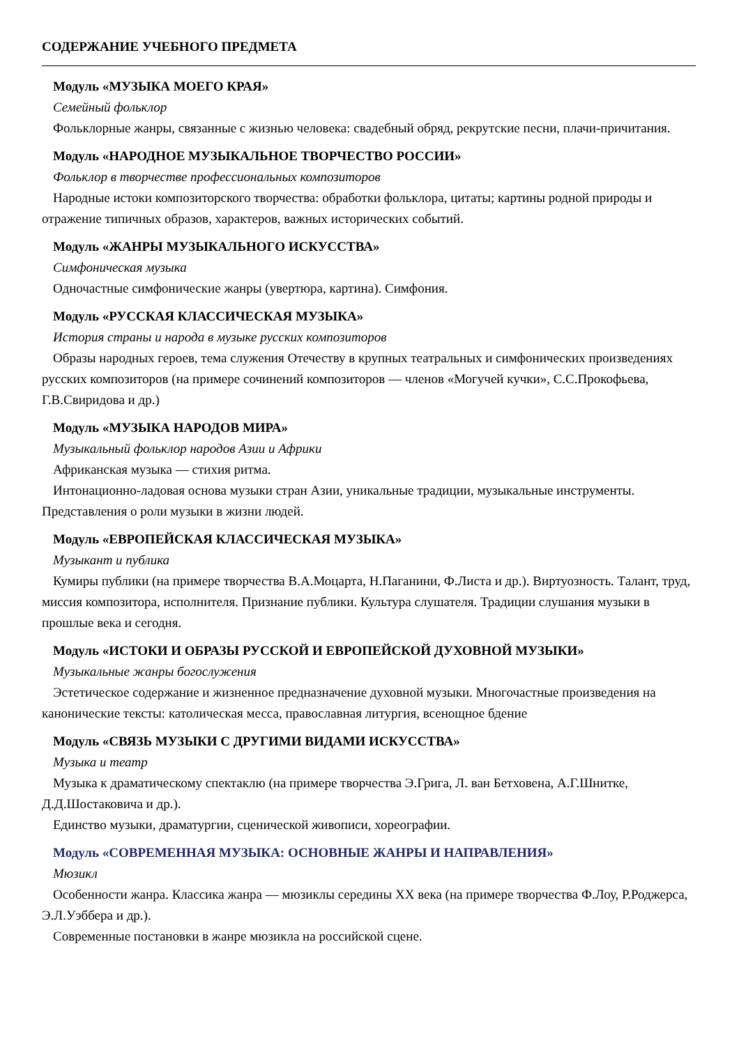СОДЕРЖАНИЕ УЧЕБНОГО ПРЕДМЕТА
Модуль «МУЗЫКА МОЕГО КРАЯ»
Семейный фольклор
Фольклорные жанры, связанные с жизнью человека: свадебный обряд, рекрутские песни, плачи-причитания.
Модуль «НАРОДНОЕ МУЗЫКАЛЬНОЕ ТВОРЧЕСТВО РОССИИ»
Фольклор в творчестве профессиональных композиторов
Народные истоки композиторского творчества: обработки фольклора, цитаты; картины родной природы и отражение типичных образов, характеров, важных исторических событий.
Модуль «ЖАНРЫ МУЗЫКАЛЬНОГО ИСКУССТВА»
Симфоническая музыка
Одночастные симфонические жанры (увертюра, картина). Симфония.
Модуль «РУССКАЯ КЛАССИЧЕСКАЯ МУЗЫКА»
История страны и народа в музыке русских композиторов
Образы народных героев, тема служения Отечеству в крупных театральных и симфонических произведениях русских композиторов (на примере сочинений композиторов — членов «Могучей кучки», С.С.Прокофьева, Г.В.Свиридова и др.)
Модуль «МУЗЫКА НАРОДОВ МИРА»
Музыкальный фольклор народов Азии и Африки
Африканская музыка — стихия ритма.
Интонационно-ладовая основа музыки стран Азии, уникальные традиции, музыкальные инструменты. Представления о роли музыки в жизни людей.
Модуль «ЕВРОПЕЙСКАЯ КЛАССИЧЕСКАЯ МУЗЫКА»
Музыкант и публика
Кумиры публики (на примере творчества В.А.Моцарта, Н.Паганини, Ф.Листа и др.). Виртуозность. Талант, труд, миссия композитора, исполнителя. Признание публики. Культура слушателя. Традиции слушания музыки в прошлые века и сегодня.
Модуль «ИСТОКИ И ОБРАЗЫ РУССКОЙ И ЕВРОПЕЙСКОЙ ДУХОВНОЙ МУЗЫКИ»
Музыкальные жанры богослужения
Эстетическое содержание и жизненное предназначение духовной музыки. Многочастные произведения на канонические тексты: католическая месса, православная литургия, всенощное бдение
Модуль «СВЯЗЬ МУЗЫКИ С ДРУГИМИ ВИДАМИ ИСКУССТВА»
Музыка и театр
Музыка к драматическому спектаклю (на примере творчества Э.Грига, Л. ван Бетховена, А.Г.Шнитке, Д.Д.Шостаковича и др.).
Единство музыки, драматургии, сценической живописи, хореографии.
Модуль «СОВРЕМЕННАЯ МУЗЫКА: ОСНОВНЫЕ ЖАНРЫ И НАПРАВЛЕНИЯ»
Мюзикл
Особенности жанра. Классика жанра — мюзиклы середины XX века (на примере творчества Ф.Лоу, Р.Роджерса, Э.Л.Уэббера и др.).
Современные постановки в жанре мюзикла на российской сцене.